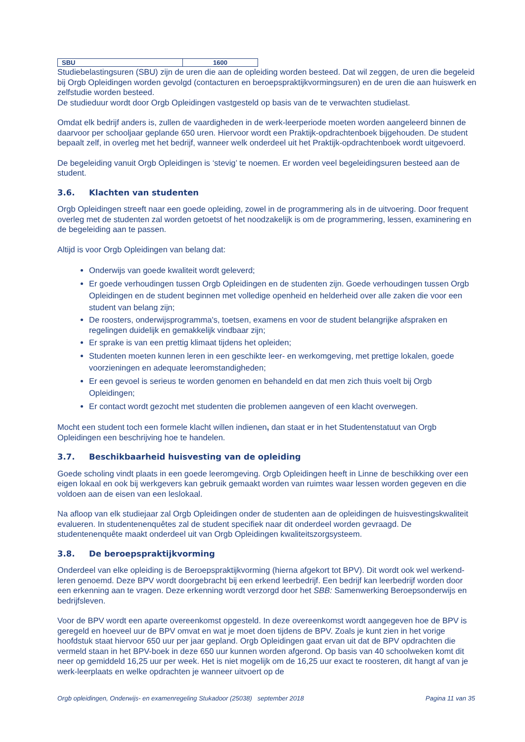| SBU | 1600 |
Studiebelastingsuren (SBU) zijn de uren die aan de opleiding worden besteed. Dat wil zeggen, de uren die begeleid bij Orgb Opleidingen worden gevolgd (contacturen en beroepspraktijkvormingsuren) en de uren die aan huiswerk en zelfstudie worden besteed.
De studieduur wordt door Orgb Opleidingen vastgesteld op basis van de te verwachten studielast.
Omdat elk bedrijf anders is, zullen de vaardigheden in de werk-leerperiode moeten worden aangeleerd binnen de daarvoor per schooljaar geplande 650 uren. Hiervoor wordt een Praktijk-opdrachtenboek bijgehouden. De student bepaalt zelf, in overleg met het bedrijf, wanneer welk onderdeel uit het Praktijk-opdrachtenboek wordt uitgevoerd.
De begeleiding vanuit Orgb Opleidingen is ‘stevig’ te noemen. Er worden veel begeleidingsuren besteed aan de student.
3.6. Klachten van studenten
Orgb Opleidingen streeft naar een goede opleiding, zowel in de programmering als in de uitvoering. Door frequent overleg met de studenten zal worden getoetst of het noodzakelijk is om de programmering, lessen, examinering en de begeleiding aan te passen.
Altijd is voor Orgb Opleidingen van belang dat:
Onderwijs van goede kwaliteit wordt geleverd;
Er goede verhoudingen tussen Orgb Opleidingen en de studenten zijn. Goede verhoudingen tussen Orgb Opleidingen en de student beginnen met volledige openheid en helderheid over alle zaken die voor een student van belang zijn;
De roosters, onderwijsprogramma's, toetsen, examens en voor de student belangrijke afspraken en regelingen duidelijk en gemakkelijk vindbaar zijn;
Er sprake is van een prettig klimaat tijdens het opleiden;
Studenten moeten kunnen leren in een geschikte leer- en werkomgeving, met prettige lokalen, goede voorzieningen en adequate leeromstandigheden;
Er een gevoel is serieus te worden genomen en behandeld en dat men zich thuis voelt bij Orgb Opleidingen;
Er contact wordt gezocht met studenten die problemen aangeven of een klacht overwegen.
Mocht een student toch een formele klacht willen indienen, dan staat er in het Studentenstatuut van Orgb Opleidingen een beschrijving hoe te handelen.
3.7. Beschikbaarheid huisvesting van de opleiding
Goede scholing vindt plaats in een goede leeromgeving. Orgb Opleidingen heeft in Linne de beschikking over een eigen lokaal en ook bij werkgevers kan gebruik gemaakt worden van ruimtes waar lessen worden gegeven en die voldoen aan de eisen van een leslokaal.
Na afloop van elk studiejaar zal Orgb Opleidingen onder de studenten aan de opleidingen de huisvestingskwaliteit evalueren. In studentenenquêtes zal de student specifiek naar dit onderdeel worden gevraagd. De studentenenquête maakt onderdeel uit van Orgb Opleidingen kwaliteitszorgsysteem.
3.8. De beroepspraktijkvorming
Onderdeel van elke opleiding is de Beroepspraktijkvorming (hierna afgekort tot BPV). Dit wordt ook wel werkend-leren genoemd. Deze BPV wordt doorgebracht bij een erkend leerbedrijf. Een bedrijf kan leerbedrijf worden door een erkenning aan te vragen. Deze erkenning wordt verzorgd door het SBB: Samenwerking Beroepsonderwijs en bedrijfsleven.
Voor de BPV wordt een aparte overeenkomst opgesteld. In deze overeenkomst wordt aangegeven hoe de BPV is geregeld en hoeveel uur de BPV omvat en wat je moet doen tijdens de BPV. Zoals je kunt zien in het vorige hoofdstuk staat hiervoor 650 uur per jaar gepland. Orgb Opleidingen gaat ervan uit dat de BPV opdrachten die vermeld staan in het BPV-boek in deze 650 uur kunnen worden afgerond. Op basis van 40 schoolweken komt dit neer op gemiddeld 16,25 uur per week. Het is niet mogelijk om de 16,25 uur exact te roosteren, dit hangt af van je werk-leerplaats en welke opdrachten je wanneer uitvoert op de
Orgb opleidingen, Onderwijs- en examenregeling Stukadoor (25038) september 2018 Pagina 11 van 35